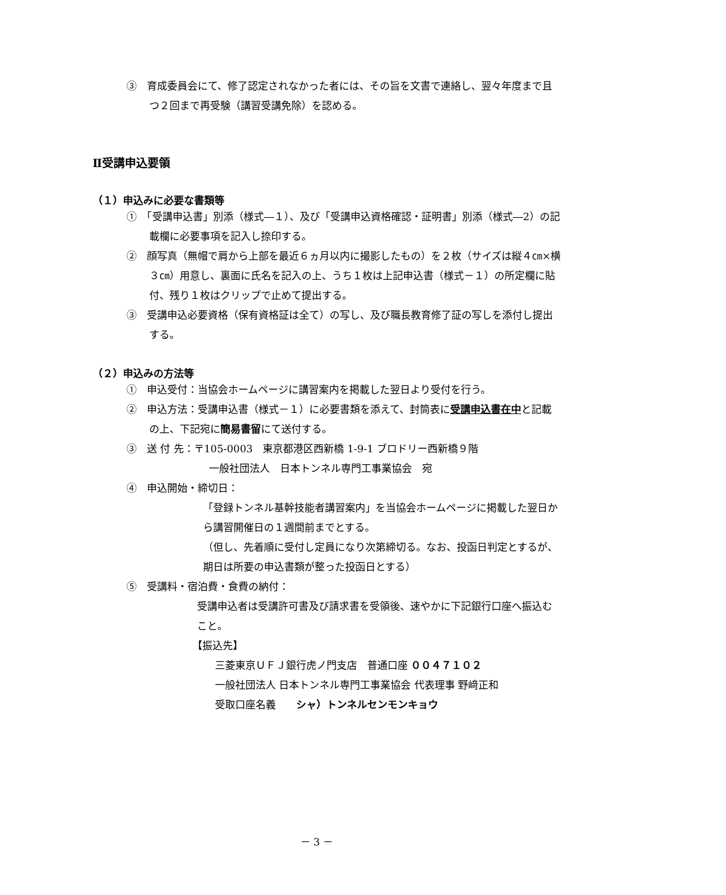③　育成委員会にて、修了認定されなかった者には、その旨を文書で連絡し、翌々年度まで且つ２回まで再受験（講習受講免除）を認める。
Ⅱ受講申込要領
（１）申込みに必要な書類等
①　「受講申込書」別添（様式―１）、及び「受講申込資格確認・証明書」別添（様式―2）の記載欄に必要事項を記入し捺印する。
②　顔写真（無帽で肩から上部を最近６ヵ月以内に撮影したもの）を２枚（サイズは縦４㎝×横３㎝）用意し、裏面に氏名を記入の上、うち１枚は上記申込書（様式－１）の所定欄に貼付、残り１枚はクリップで止めて提出する。
③　受講申込必要資格（保有資格証は全て）の写し、及び職長教育修了証の写しを添付し提出する。
（２）申込みの方法等
①　申込受付：当協会ホームページに講習案内を掲載した翌日より受付を行う。
②　申込方法：受講申込書（様式－１）に必要書類を添えて、封筒表に受講申込書在中と記載の上、下記宛に簡易書留にて送付する。
③　送 付 先：〒105-0003　東京都港区西新橋 1-9-1 ブロドリー西新橋９階
一般社団法人　日本トンネル専門工事業協会　宛
④　申込開始・締切日：
「登録トンネル基幹技能者講習案内」を当協会ホームページに掲載した翌日から講習開催日の１週間前までとする。
（但し、先着順に受付し定員になり次第締切る。なお、投函日判定とするが、期日は所要の申込書類が整った投函日とする）
⑤　受講料・宿泊費・食費の納付：
受講申込者は受講許可書及び請求書を受領後、速やかに下記銀行口座へ振込むこと。
【振込先】
三菱東京ＵＦＪ銀行虎ノ門支店　普通口座 ００４７１０２
一般社団法人 日本トンネル専門工事業協会 代表理事 野﨑正和
受取口座名義　　シャ）トンネルセンモンキョウ
－ 3 －